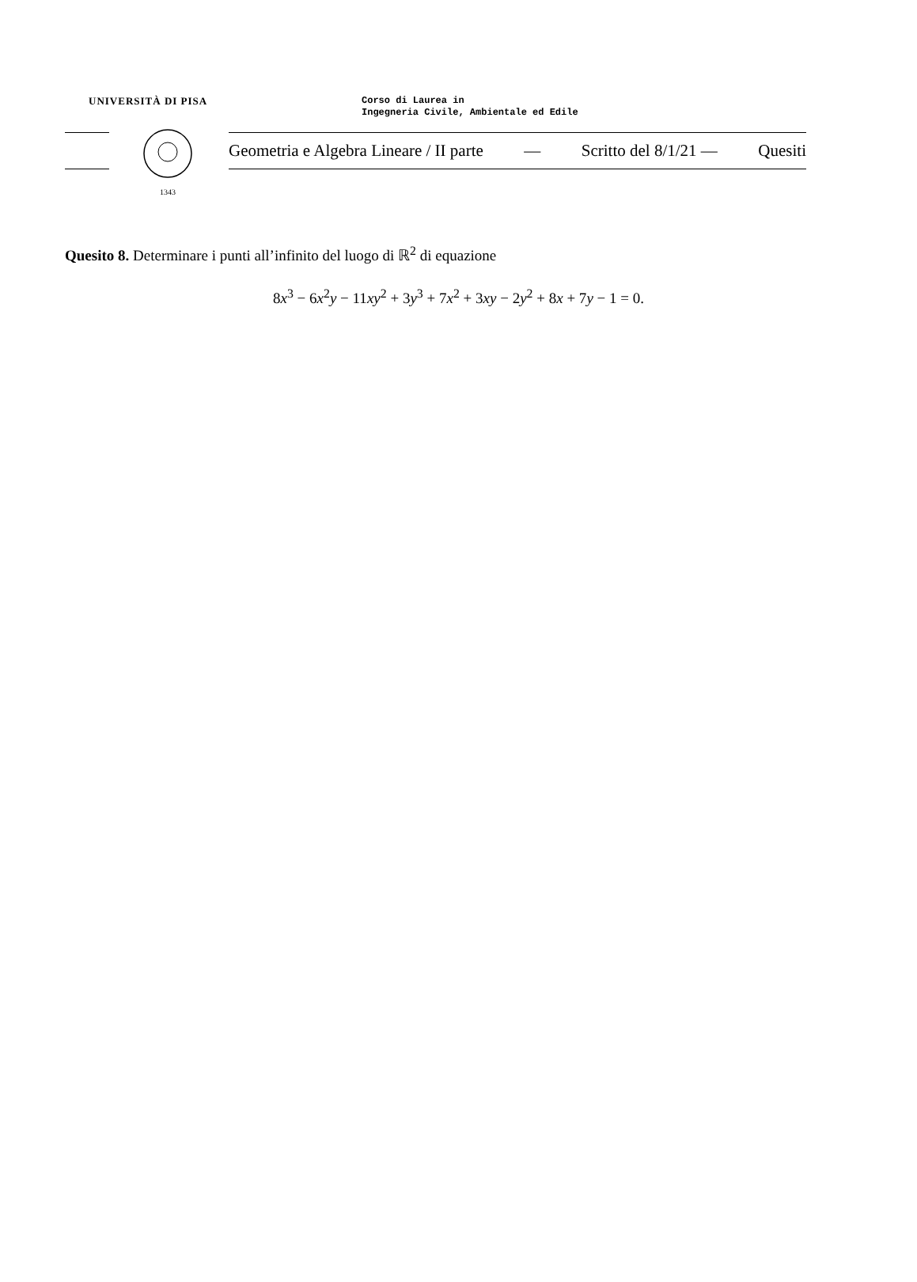UNIVERSITÀ DI PISA
Corso di Laurea in
Ingegneria Civile, Ambientale ed Edile
1343
Geometria e Algebra Lineare / II parte — Scritto del 8/1/21 — Quesiti
Quesito 8. Determinare i punti all’infinito del luogo di ℝ<sup>2</sup> di equazione
8x<sup>3</sup> − 6x<sup>2</sup>y − 11xy<sup>2</sup> + 3y<sup>3</sup> + 7x<sup>2</sup> + 3xy − 2y<sup>2</sup> + 8x + 7y − 1 = 0.